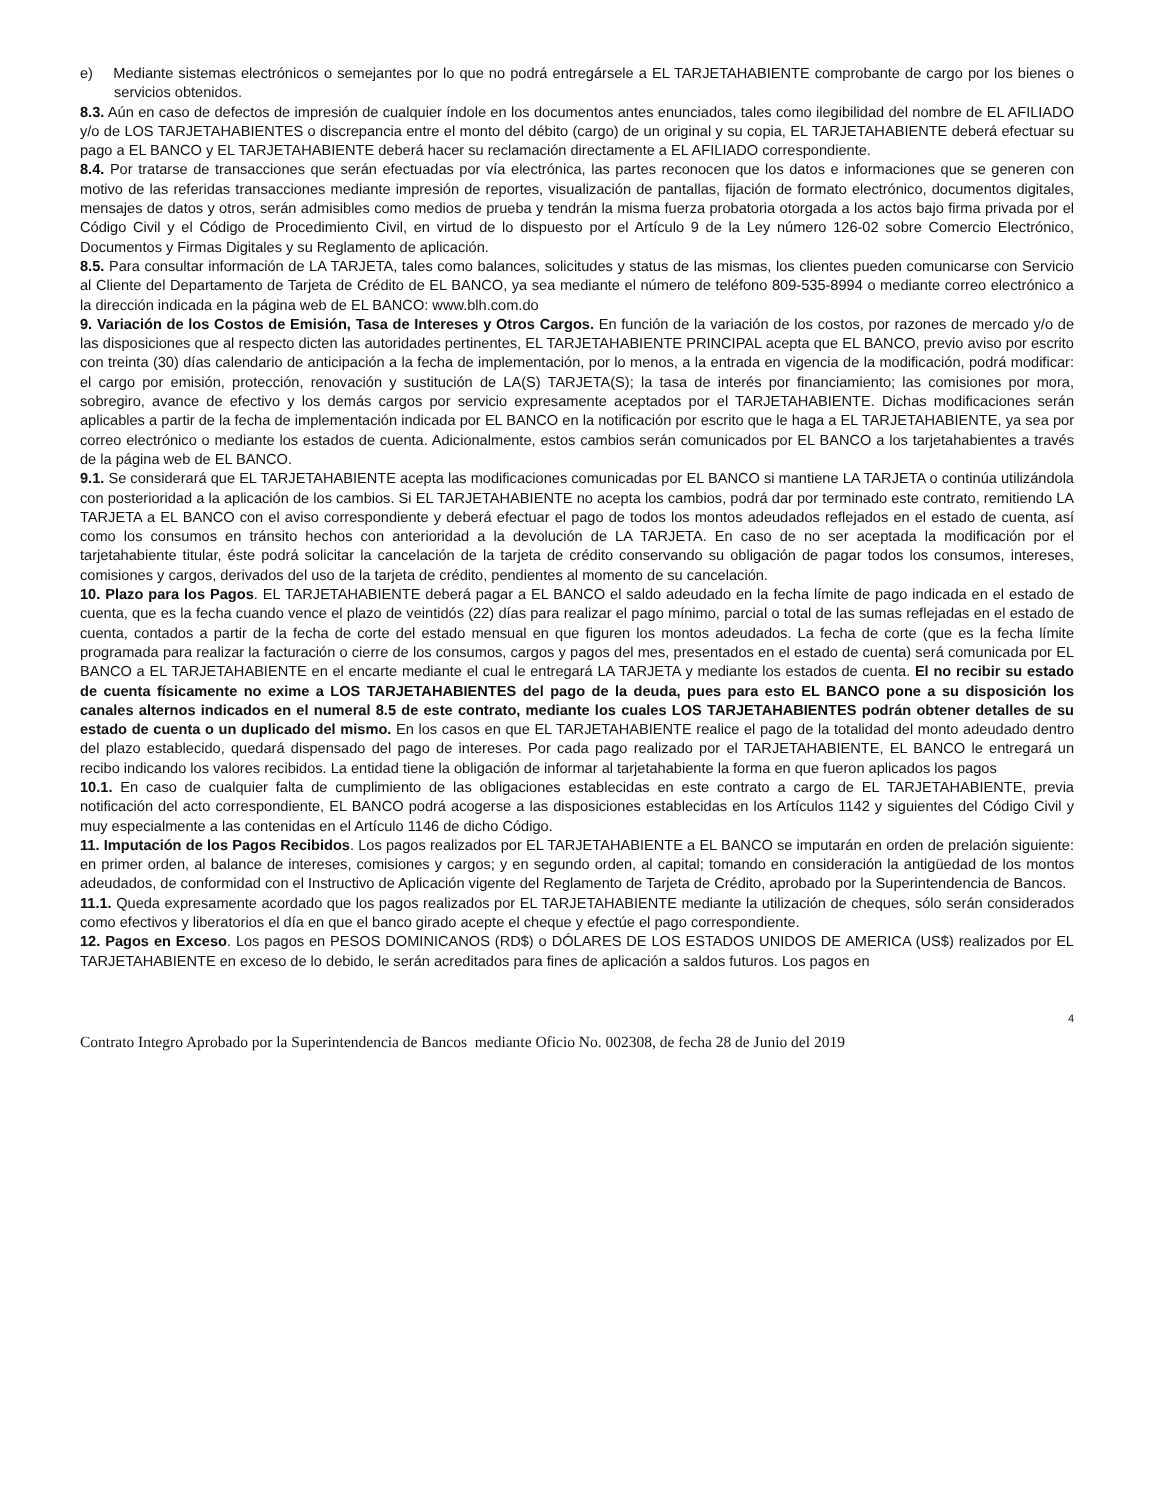e) Mediante sistemas electrónicos o semejantes por lo que no podrá entregársele a EL TARJETAHABIENTE comprobante de cargo por los bienes o servicios obtenidos.
8.3. Aún en caso de defectos de impresión de cualquier índole en los documentos antes enunciados, tales como ilegibilidad del nombre de EL AFILIADO y/o de LOS TARJETAHABIENTES o discrepancia entre el monto del débito (cargo) de un original y su copia, EL TARJETAHABIENTE deberá efectuar su pago a EL BANCO y EL TARJETAHABIENTE deberá hacer su reclamación directamente a EL AFILIADO correspondiente.
8.4. Por tratarse de transacciones que serán efectuadas por vía electrónica, las partes reconocen que los datos e informaciones que se generen con motivo de las referidas transacciones mediante impresión de reportes, visualización de pantallas, fijación de formato electrónico, documentos digitales, mensajes de datos y otros, serán admisibles como medios de prueba y tendrán la misma fuerza probatoria otorgada a los actos bajo firma privada por el Código Civil y el Código de Procedimiento Civil, en virtud de lo dispuesto por el Artículo 9 de la Ley número 126-02 sobre Comercio Electrónico, Documentos y Firmas Digitales y su Reglamento de aplicación.
8.5. Para consultar información de LA TARJETA, tales como balances, solicitudes y status de las mismas, los clientes pueden comunicarse con Servicio al Cliente del Departamento de Tarjeta de Crédito de EL BANCO, ya sea mediante el número de teléfono 809-535-8994 o mediante correo electrónico a la dirección indicada en la página web de EL BANCO: www.blh.com.do
9. Variación de los Costos de Emisión, Tasa de Intereses y Otros Cargos. En función de la variación de los costos, por razones de mercado y/o de las disposiciones que al respecto dicten las autoridades pertinentes, EL TARJETAHABIENTE PRINCIPAL acepta que EL BANCO, previo aviso por escrito con treinta (30) días calendario de anticipación a la fecha de implementación, por lo menos, a la entrada en vigencia de la modificación, podrá modificar: el cargo por emisión, protección, renovación y sustitución de LA(S) TARJETA(S); la tasa de interés por financiamiento; las comisiones por mora, sobregiro, avance de efectivo y los demás cargos por servicio expresamente aceptados por el TARJETAHABIENTE. Dichas modificaciones serán aplicables a partir de la fecha de implementación indicada por EL BANCO en la notificación por escrito que le haga a EL TARJETAHABIENTE, ya sea por correo electrónico o mediante los estados de cuenta. Adicionalmente, estos cambios serán comunicados por EL BANCO a los tarjetahabientes a través de la página web de EL BANCO.
9.1. Se considerará que EL TARJETAHABIENTE acepta las modificaciones comunicadas por EL BANCO si mantiene LA TARJETA o continúa utilizándola con posterioridad a la aplicación de los cambios. Si EL TARJETAHABIENTE no acepta los cambios, podrá dar por terminado este contrato, remitiendo LA TARJETA a EL BANCO con el aviso correspondiente y deberá efectuar el pago de todos los montos adeudados reflejados en el estado de cuenta, así como los consumos en tránsito hechos con anterioridad a la devolución de LA TARJETA. En caso de no ser aceptada la modificación por el tarjetahabiente titular, éste podrá solicitar la cancelación de la tarjeta de crédito conservando su obligación de pagar todos los consumos, intereses, comisiones y cargos, derivados del uso de la tarjeta de crédito, pendientes al momento de su cancelación.
10. Plazo para los Pagos. EL TARJETAHABIENTE deberá pagar a EL BANCO el saldo adeudado en la fecha límite de pago indicada en el estado de cuenta, que es la fecha cuando vence el plazo de veintidós (22) días para realizar el pago mínimo, parcial o total de las sumas reflejadas en el estado de cuenta, contados a partir de la fecha de corte del estado mensual en que figuren los montos adeudados. La fecha de corte (que es la fecha límite programada para realizar la facturación o cierre de los consumos, cargos y pagos del mes, presentados en el estado de cuenta) será comunicada por EL BANCO a EL TARJETAHABIENTE en el encarte mediante el cual le entregará LA TARJETA y mediante los estados de cuenta. El no recibir su estado de cuenta físicamente no exime a LOS TARJETAHABIENTES del pago de la deuda, pues para esto EL BANCO pone a su disposición los canales alternos indicados en el numeral 8.5 de este contrato, mediante los cuales LOS TARJETAHABIENTES podrán obtener detalles de su estado de cuenta o un duplicado del mismo. En los casos en que EL TARJETAHABIENTE realice el pago de la totalidad del monto adeudado dentro del plazo establecido, quedará dispensado del pago de intereses. Por cada pago realizado por el TARJETAHABIENTE, EL BANCO le entregará un recibo indicando los valores recibidos. La entidad tiene la obligación de informar al tarjetahabiente la forma en que fueron aplicados los pagos
10.1. En caso de cualquier falta de cumplimiento de las obligaciones establecidas en este contrato a cargo de EL TARJETAHABIENTE, previa notificación del acto correspondiente, EL BANCO podrá acogerse a las disposiciones establecidas en los Artículos 1142 y siguientes del Código Civil y muy especialmente a las contenidas en el Artículo 1146 de dicho Código.
11. Imputación de los Pagos Recibidos. Los pagos realizados por EL TARJETAHABIENTE a EL BANCO se imputarán en orden de prelación siguiente: en primer orden, al balance de intereses, comisiones y cargos; y en segundo orden, al capital; tomando en consideración la antigüedad de los montos adeudados, de conformidad con el Instructivo de Aplicación vigente del Reglamento de Tarjeta de Crédito, aprobado por la Superintendencia de Bancos.
11.1. Queda expresamente acordado que los pagos realizados por EL TARJETAHABIENTE mediante la utilización de cheques, sólo serán considerados como efectivos y liberatorios el día en que el banco girado acepte el cheque y efectúe el pago correspondiente.
12. Pagos en Exceso. Los pagos en PESOS DOMINICANOS (RD$) o DÓLARES DE LOS ESTADOS UNIDOS DE AMERICA (US$) realizados por EL TARJETAHABIENTE en exceso de lo debido, le serán acreditados para fines de aplicación a saldos futuros. Los pagos en
4
Contrato Integro Aprobado por la Superintendencia de Bancos mediante Oficio No. 002308, de fecha 28 de Junio del 2019